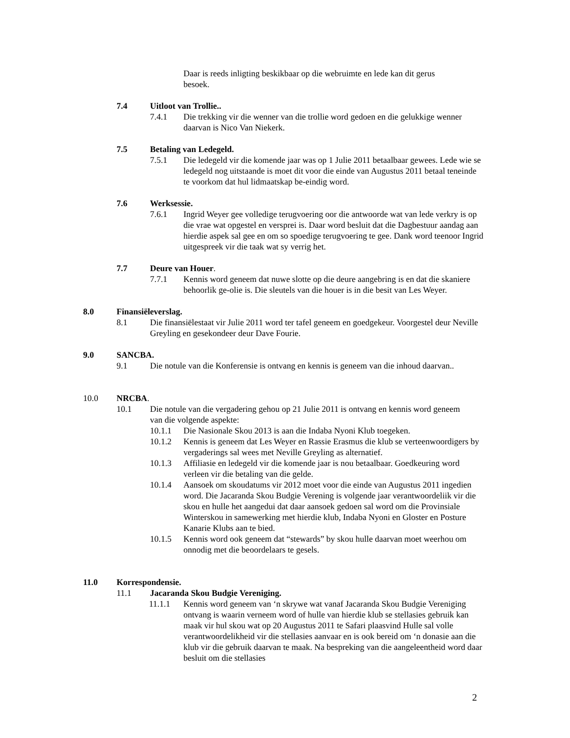Daar is reeds inligting beskikbaar op die webruimte en lede kan dit gerus besoek.
7.4 Uitloot van Trollie..
7.4.1 Die trekking vir die wenner van die trollie word gedoen en die gelukkige wenner daarvan is Nico Van Niekerk.
7.5 Betaling van Ledegeld.
7.5.1 Die ledegeld vir die komende jaar was op 1 Julie 2011 betaalbaar gewees. Lede wie se ledegeld nog uitstaande is moet dit voor die einde van Augustus 2011 betaal teneinde te voorkom dat hul lidmaatskap be-eindig word.
7.6 Werksessie.
7.6.1 Ingrid Weyer gee volledige terugvoering oor die antwoorde wat van lede verkry is op die vrae wat opgestel en versprei is. Daar word besluit dat die Dagbestuur aandag aan hierdie aspek sal gee en om so spoedige terugvoering te gee. Dank word teenoor Ingrid uitgespreek vir die taak wat sy verrig het.
7.7 Deure van Houer.
7.7.1 Kennis word geneem dat nuwe slotte op die deure aangebring is en dat die skaniere behoorlik ge-olie is. Die sleutels van die houer is in die besit van Les Weyer.
8.0 Finansiëleverslag.
8.1 Die finansiëlestaat vir Julie 2011 word ter tafel geneem en goedgekeur. Voorgestel deur Neville Greyling en gesekondeer deur Dave Fourie.
9.0 SANCBA.
9.1 Die notule van die Konferensie is ontvang en kennis is geneem van die inhoud daarvan..
10.0 NRCBA.
10.1 Die notule van die vergadering gehou op 21 Julie 2011 is ontvang en kennis word geneem van die volgende aspekte:
10.1.1 Die Nasionale Skou 2013 is aan die Indaba Nyoni Klub toegeken.
10.1.2 Kennis is geneem dat Les Weyer en Rassie Erasmus die klub se verteenwoordigers by vergaderings sal wees met Neville Greyling as alternatief.
10.1.3 Affiliasie en ledegeld vir die komende jaar is nou betaalbaar. Goedkeuring word verleen vir die betaling van die gelde.
10.1.4 Aansoek om skoudatums vir 2012 moet voor die einde van Augustus 2011 ingedien word. Die Jacaranda Skou Budgie Verening is volgende jaar verantwoordeliik vir die skou en hulle het aangedui dat daar aansoek gedoen sal word om die Provinsiale Winterskou in samewerking met hierdie klub, Indaba Nyoni en Gloster en Posture Kanarie Klubs aan te bied.
10.1.5 Kennis word ook geneem dat “stewards” by skou hulle daarvan moet weerhou om onnodig met die beoordelaars te gesels.
11.0 Korrespondensie.
11.1 Jacaranda Skou Budgie Vereniging.
11.1.1 Kennis word geneem van ‘n skrywe wat vanaf Jacaranda Skou Budgie Vereniging ontvang is waarin verneem word of hulle van hierdie klub se stellasies gebruik kan maak vir hul skou wat op 20 Augustus 2011 te Safari plaasvind Hulle sal volle verantwoordelikheid vir die stellasies aanvaar en is ook bereid om ‘n donasie aan die klub vir die gebruik daarvan te maak. Na bespreking van die aangeleentheid word daar besluit om die stellasies
2